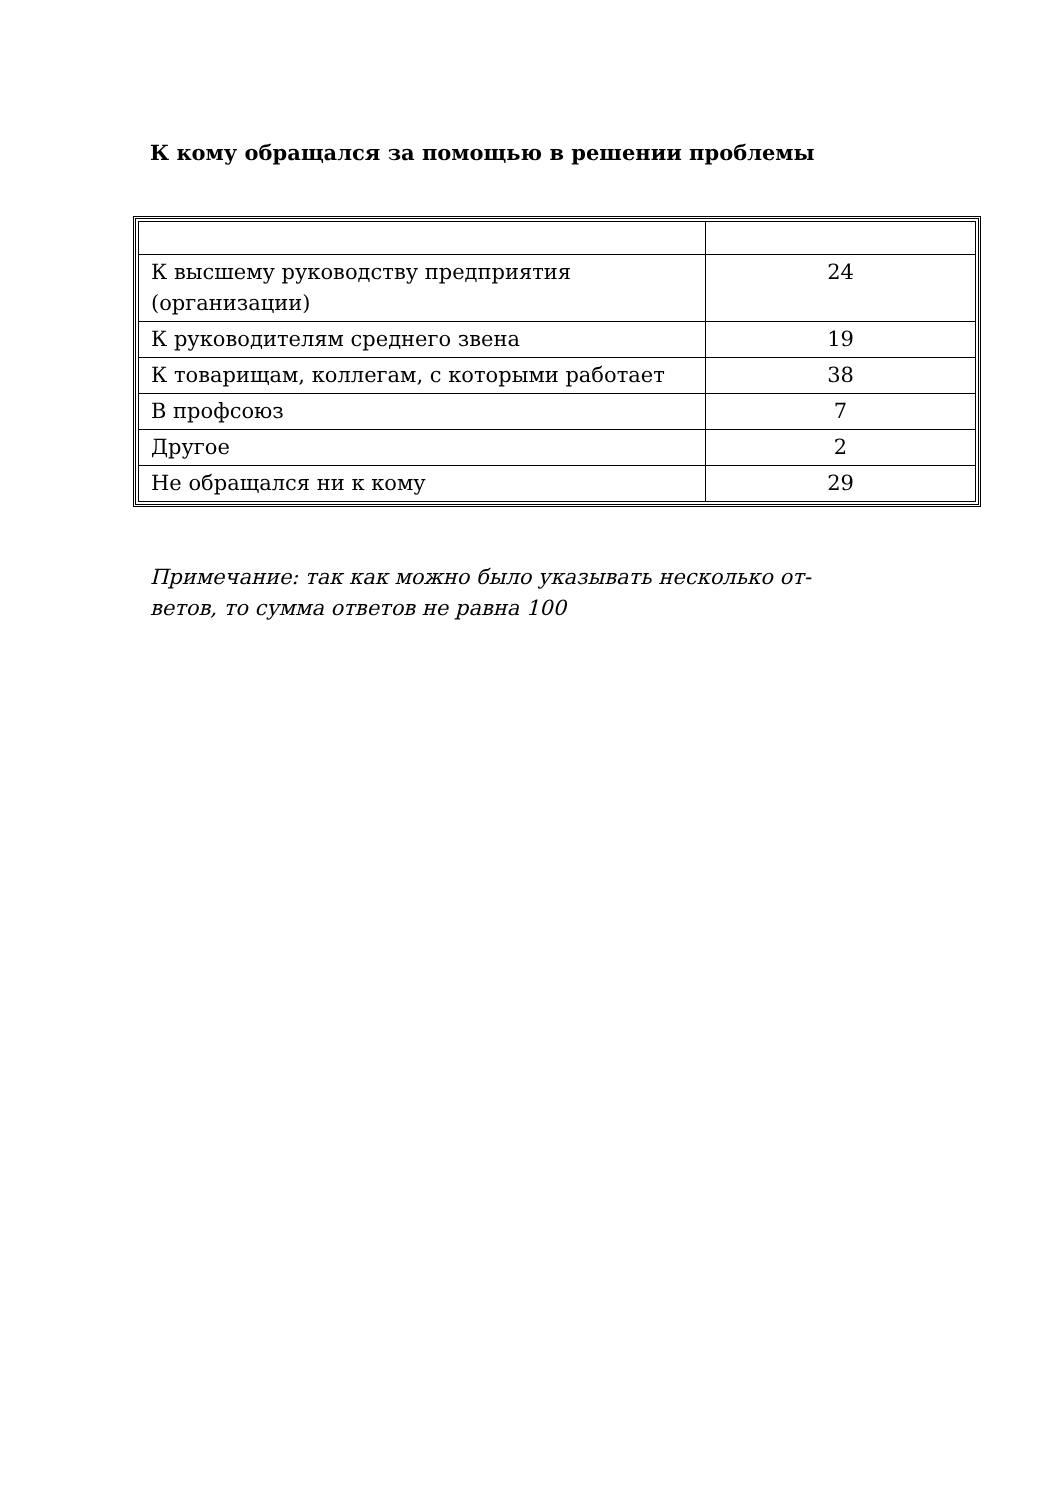К кому обращался за помощью в решении проблемы
| К высшему руководству предприятия (организации) | 24 |
| К руководителям среднего звена | 19 |
| К товарищам, коллегам, с которыми работает | 38 |
| В профсоюз | 7 |
| Другое | 2 |
| Не обращался ни к кому | 29 |
Примечание: так как можно было указывать несколько от-
ветов, то сумма ответов не равна 100